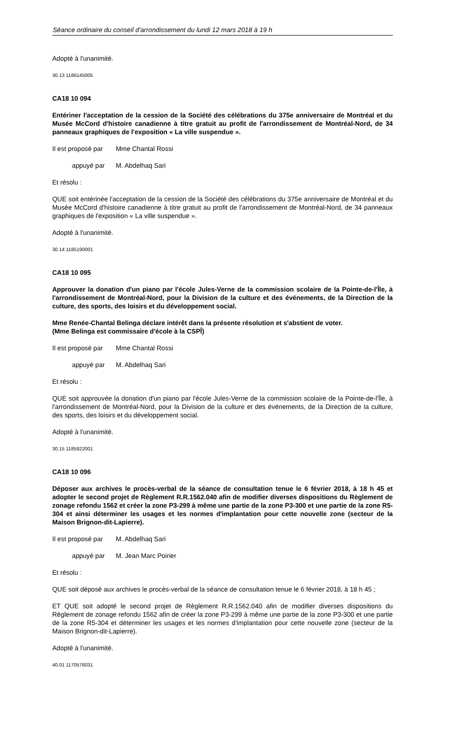Séance ordinaire du conseil d'arrondissement du lundi 12 mars 2018 à 19 h
Adopté à l'unanimité.
30.13 1186145005
CA18 10 094
Entériner l'acceptation de la cession de la Société des célébrations du 375e anniversaire de Montréal et du Musée McCord d'histoire canadienne à titre gratuit au profit de l'arrondissement de Montréal-Nord, de 34 panneaux graphiques de l'exposition « La ville suspendue ».
Il est proposé par Mme Chantal Rossi
appuyé par M. Abdelhaq Sari
Et résolu :
QUE soit entérinée l'acceptation de la cession de la Société des célébrations du 375e anniversaire de Montréal et du Musée McCord d'histoire canadienne à titre gratuit au profit de l'arrondissement de Montréal-Nord, de 34 panneaux graphiques de l'exposition « La ville suspendue ».
Adopté à l'unanimité.
30.14 1185190001
CA18 10 095
Approuver la donation d'un piano par l'école Jules-Verne de la commission scolaire de la Pointe-de-l'Île, à l'arrondissement de Montréal-Nord, pour la Division de la culture et des événements, de la Direction de la culture, des sports, des loisirs et du développement social.
Mme Renée-Chantal Belinga déclare intérêt dans la présente résolution et s'abstient de voter.
(Mme Belinga est commissaire d'école à la CSPÎ)
Il est proposé par Mme Chantal Rossi
appuyé par M. Abdelhaq Sari
Et résolu :
QUE soit approuvée la donation d'un piano par l'école Jules-Verne de la commission scolaire de la Pointe-de-l'Île, à l'arrondissement de Montréal-Nord, pour la Division de la culture et des événements, de la Direction de la culture, des sports, des loisirs et du développement social.
Adopté à l'unanimité.
30.15 1185922001
CA18 10 096
Déposer aux archives le procès-verbal de la séance de consultation tenue le 6 février 2018, à 18 h 45 et adopter le second projet de Règlement R.R.1562.040 afin de modifier diverses dispositions du Règlement de zonage refondu 1562 et créer la zone P3-299 à même une partie de la zone P3-300 et une partie de la zone R5-304 et ainsi déterminer les usages et les normes d'implantation pour cette nouvelle zone (secteur de la Maison Brignon-dit-Lapierre).
Il est proposé par M. Abdelhaq Sari
appuyé par M. Jean Marc Poirier
Et résolu :
QUE soit déposé aux archives le procès-verbal de la séance de consultation tenue le 6 février 2018, à 18 h 45 ;
ET QUE soit adopté le second projet de Règlement R.R.1562.040 afin de modifier diverses dispositions du Règlement de zonage refondu 1562 afin de créer la zone P3-299 à même une partie de la zone P3-300 et une partie de la zone R5-304 et déterminer les usages et les normes d'implantation pour cette nouvelle zone (secteur de la Maison Brignon-dit-Lapierre).
Adopté à l'unanimité.
40.01 1170576031